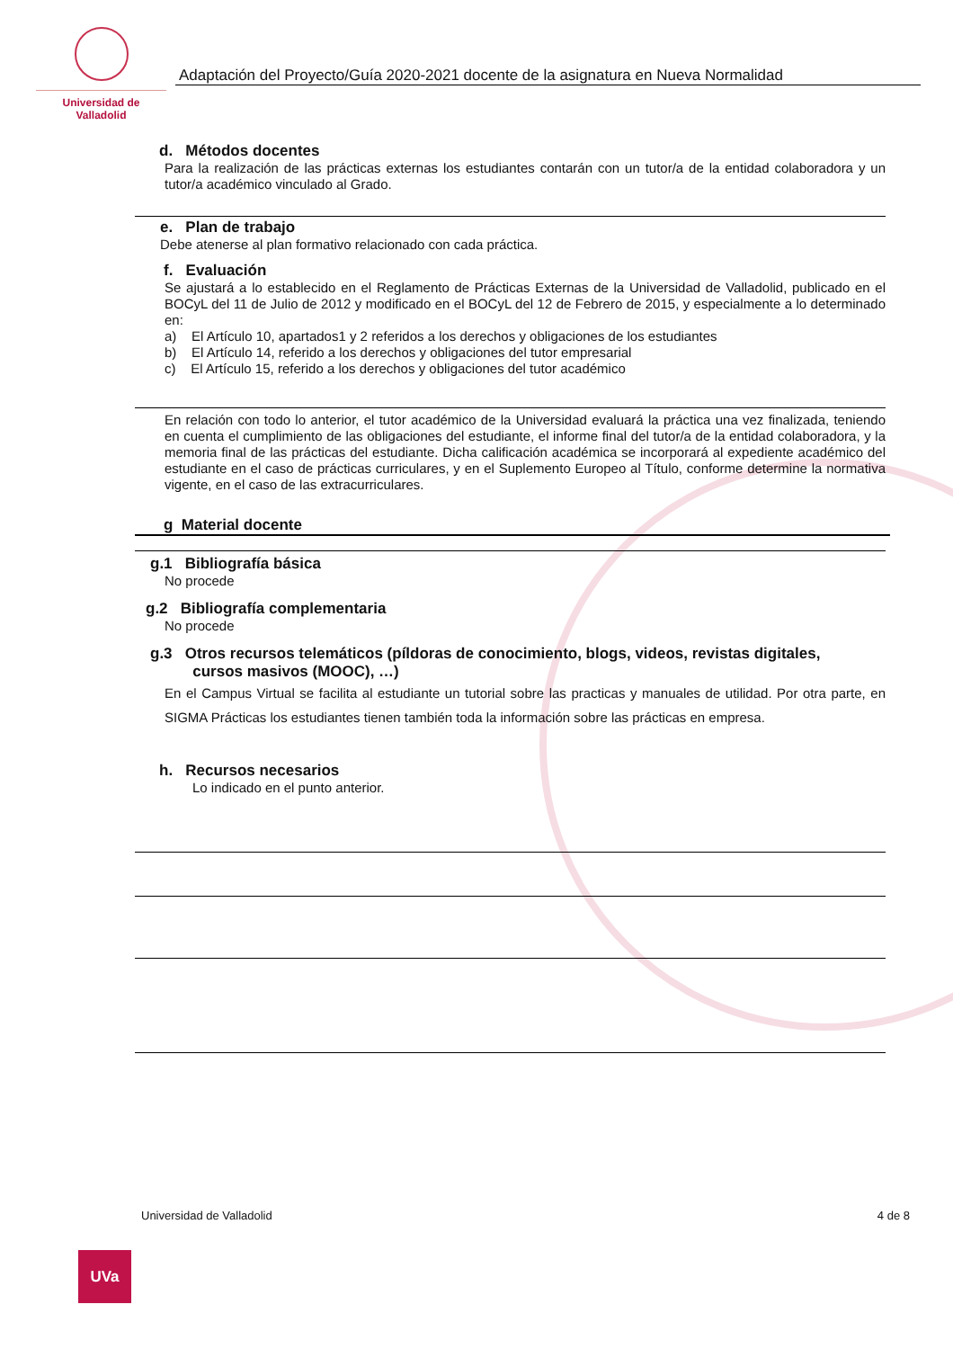Universidad de Valladolid
Adaptación del Proyecto/Guía 2020-2021 docente de la asignatura en Nueva Normalidad
d. Métodos docentes
Para la realización de las prácticas externas los estudiantes contarán con un tutor/a de la entidad colaboradora y un tutor/a académico vinculado al Grado.
e. Plan de trabajo
Debe atenerse al plan formativo relacionado con cada práctica.
f. Evaluación
Se ajustará a lo establecido en el Reglamento de Prácticas Externas de la Universidad de Valladolid, publicado en el BOCyL del 11 de Julio de 2012 y modificado en el BOCyL del 12 de Febrero de 2015, y especialmente a lo determinado en:
a) El Artículo 10, apartados1 y 2 referidos a los derechos y obligaciones de los estudiantes
b) El Artículo 14, referido a los derechos y obligaciones del tutor empresarial
c) El Artículo 15, referido a los derechos y obligaciones del tutor académico
En relación con todo lo anterior, el tutor académico de la Universidad evaluará la práctica una vez finalizada, teniendo en cuenta el cumplimiento de las obligaciones del estudiante, el informe final del tutor/a de la entidad colaboradora, y la memoria final de las prácticas del estudiante. Dicha calificación académica se incorporará al expediente académico del estudiante en el caso de prácticas curriculares, y en el Suplemento Europeo al Título, conforme determine la normativa vigente, en el caso de las extracurriculares.
g Material docente
g.1 Bibliografía básica
No procede
g.2 Bibliografía complementaria
No procede
g.3 Otros recursos telemáticos (píldoras de conocimiento, blogs, videos, revistas digitales,
cursos masivos (MOOC), …)
En el Campus Virtual se facilita al estudiante un tutorial sobre las practicas y manuales de utilidad. Por otra parte, en SIGMA Prácticas los estudiantes tienen también toda la información sobre las prácticas en empresa.
h. Recursos necesarios
Lo indicado en el punto anterior.
Universidad de Valladolid 4 de 8
UVa